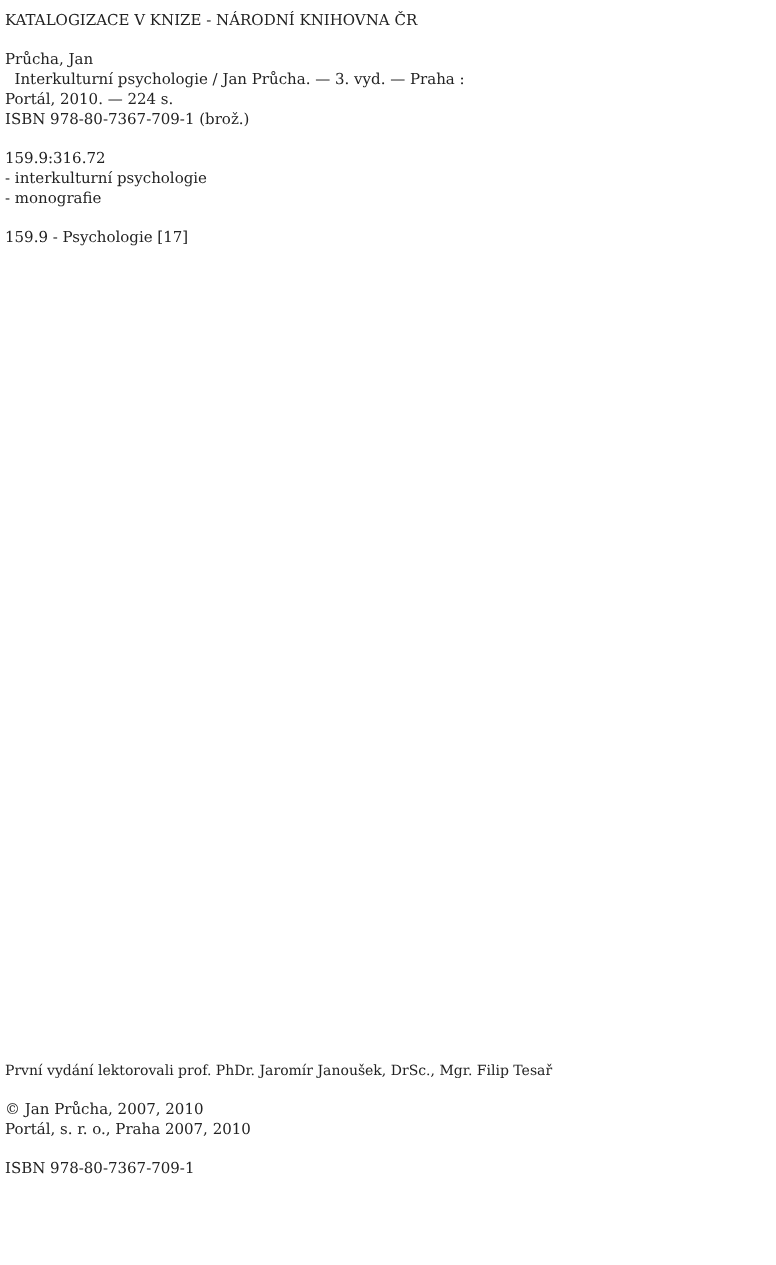KATALOGIZACE V KNIZE - NÁRODNÍ KNIHOVNA ČR
Průcha, Jan
Interkulturní psychologie / Jan Průcha. — 3. vyd. — Praha :
Portál, 2010. — 224 s.
ISBN 978-80-7367-709-1 (brož.)
159.9:316.72
- interkulturní psychologie
- monografie
159.9 - Psychologie [17]
První vydání lektorovali prof. PhDr. Jaromír Janoušek, DrSc., Mgr. Filip Tesař
© Jan Průcha, 2007, 2010
Portál, s. r. o., Praha 2007, 2010
ISBN 978-80-7367-709-1